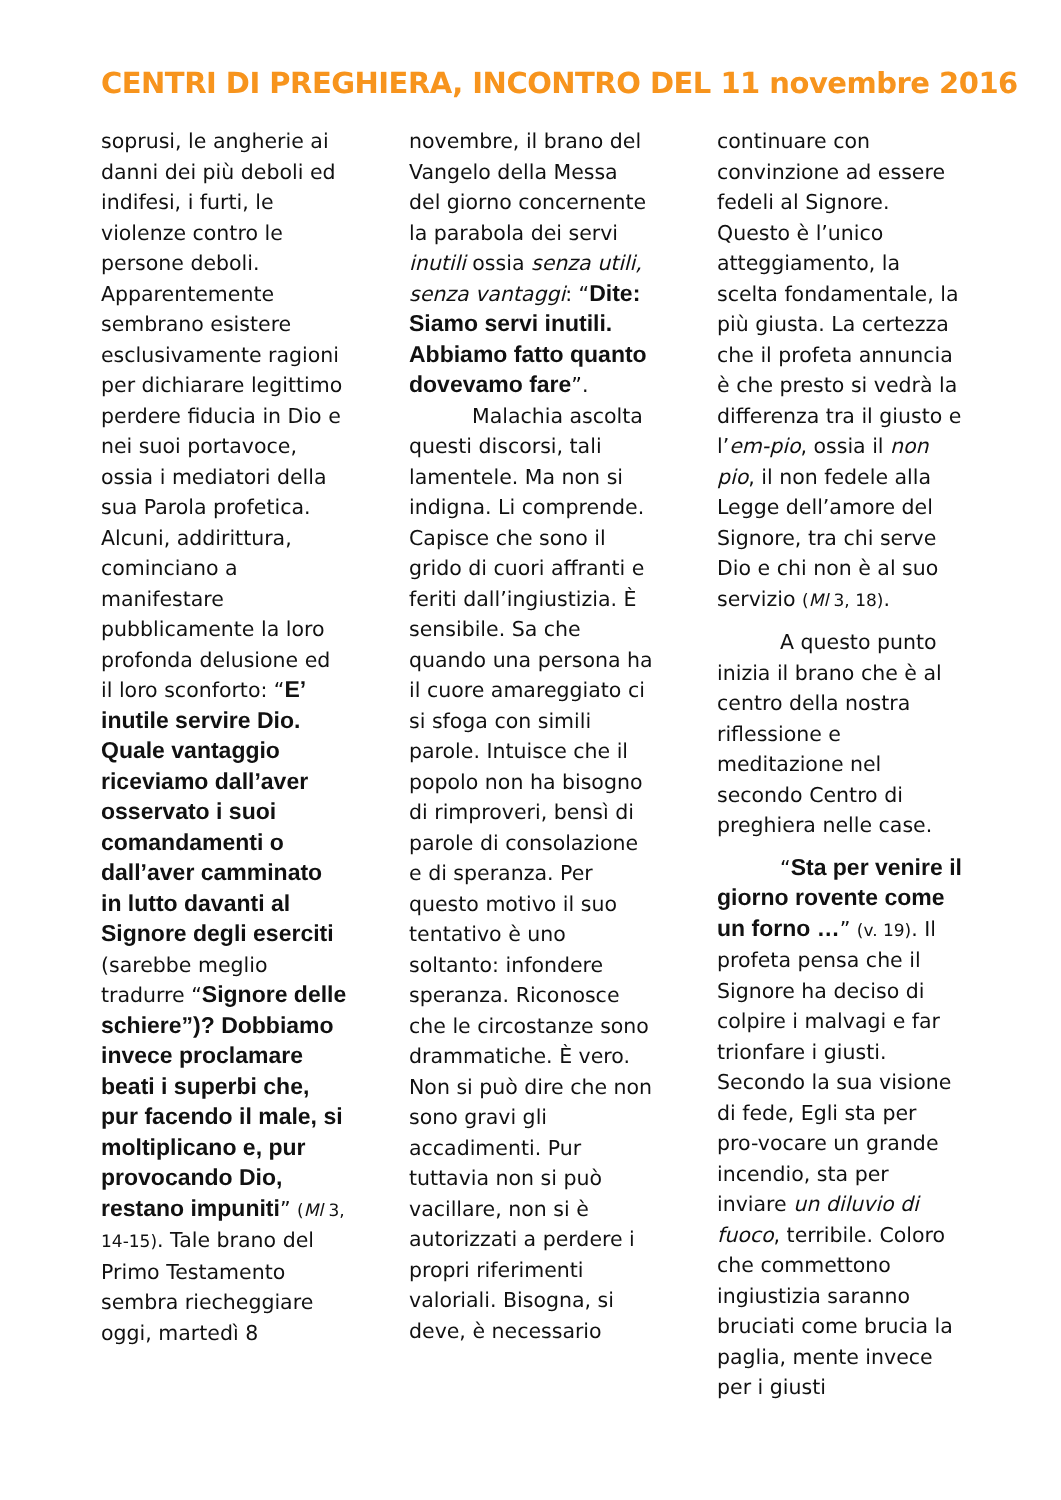CENTRI DI PREGHIERA, INCONTRO DEL 11 novembre 2016
soprusi, le angherie ai danni dei più deboli ed indifesi, i furti, le violenze contro le persone deboli. Apparentemente sembrano esistere esclusivamente ragioni per dichiarare legittimo perdere fiducia in Dio e nei suoi portavoce, ossia i mediatori della sua Parola profetica. Alcuni, addirittura, cominciano a manifestare pubblicamente la loro profonda delusione ed il loro sconforto: “E’ inutile servire Dio. Quale vantaggio riceviamo dall’aver osservato i suoi comandamenti o dall’aver camminato in lutto davanti al Signore degli eserciti (sarebbe meglio tradurre “Signore delle schiere”)? Dobbiamo invece proclamare beati i superbi che, pur facendo il male, si moltiplicano e, pur provocando Dio, restano impuniti” (Ml 3, 14-15). Tale brano del Primo Testamento sembra riecheggiare oggi, martedì 8
novembre, il brano del Vangelo della Messa del giorno concernente la parabola dei servi inutili ossia senza utili, senza vantaggi: “Dite: Siamo servi inutili. Abbiamo fatto quanto dovevamo fare”.
Malachia ascolta questi discorsi, tali lamentele. Ma non si indigna. Li comprende. Capisce che sono il grido di cuori affranti e feriti dall’ingiustizia. È sensibile. Sa che quando una persona ha il cuore amareggiato ci si sfoga con simili parole. Intuisce che il popolo non ha bisogno di rimproveri, bensì di parole di consolazione e di speranza. Per questo motivo il suo tentativo è uno soltanto: infondere speranza. Riconosce che le circostanze sono drammatiche. È vero. Non si può dire che non sono gravi gli accadimenti. Pur tuttavia non si può vacillare, non si è autorizzati a perdere i propri riferimenti valoriali. Bisogna, si deve, è necessario
continuare con convinzione ad essere fedeli al Signore. Questo è l’unico atteggiamento, la scelta fondamentale, la più giusta. La certezza che il profeta annuncia è che presto si vedrà la differenza tra il giusto e l’em-pio, ossia il non pio, il non fedele alla Legge dell’amore del Signore, tra chi serve Dio e chi non è al suo servizio (Ml 3, 18).
A questo punto inizia il brano che è al centro della nostra riflessione e meditazione nel secondo Centro di preghiera nelle case.
“Sta per venire il giorno rovente come un forno …” (v. 19). Il profeta pensa che il Signore ha deciso di colpire i malvagi e far trionfare i giusti. Secondo la sua visione di fede, Egli sta per pro-vocare un grande incendio, sta per inviare un diluvio di fuoco, terribile. Coloro che commettono ingiustizia saranno bruciati come brucia la paglia, mente invece per i giusti